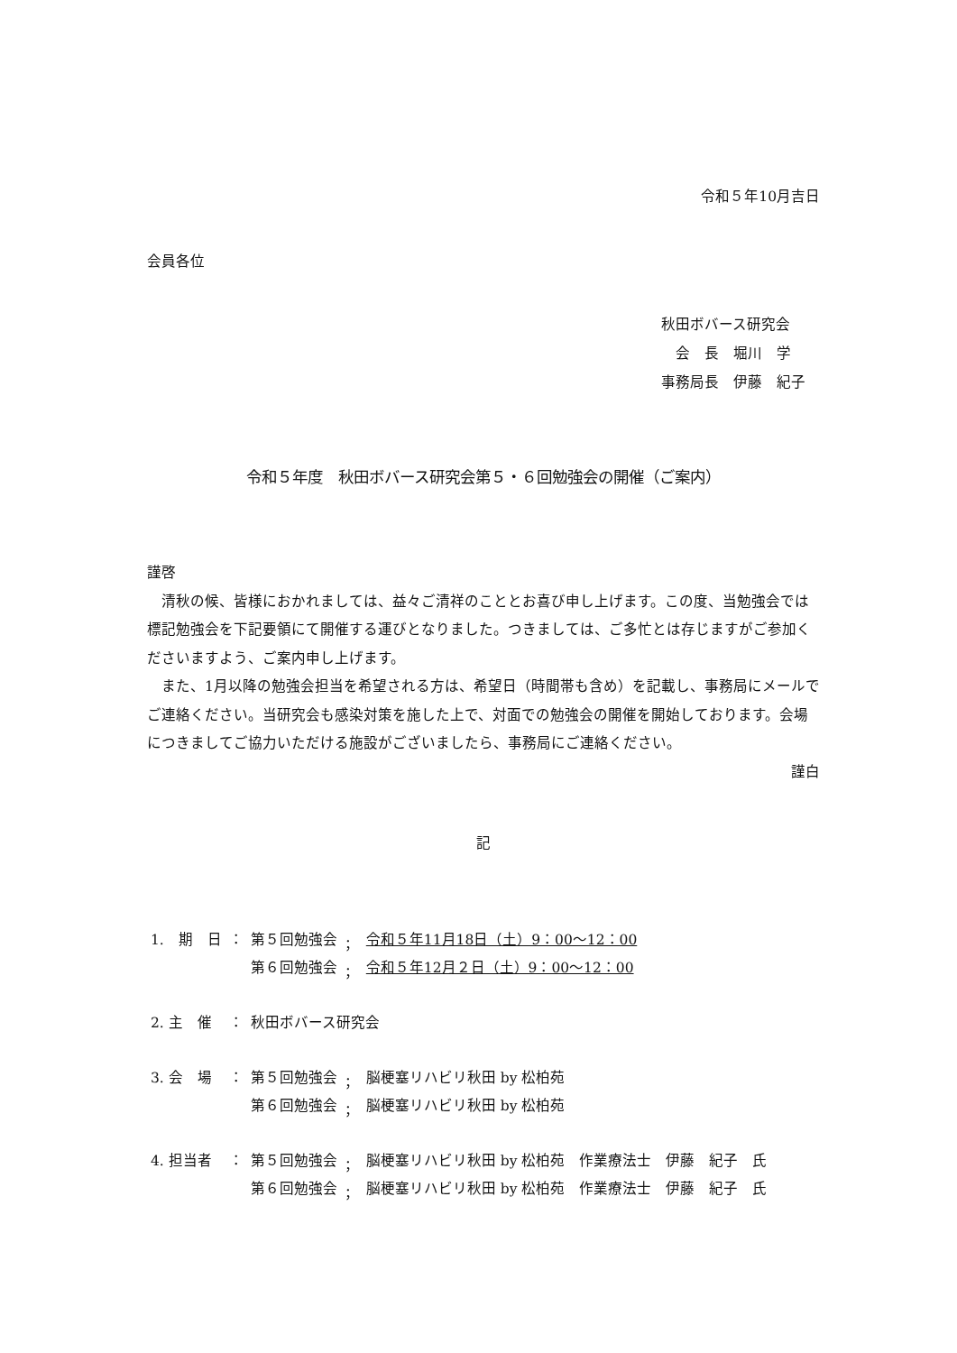令和５年10月吉日
会員各位
秋田ボバース研究会
　会　長　堀川　学
事務局長　伊藤　紀子
令和５年度　秋田ボバース研究会第５・６回勉強会の開催（ご案内）
謹啓
　清秋の候、皆様におかれましては、益々ご清祥のこととお喜び申し上げます。この度、当勉強会では標記勉強会を下記要領にて開催する運びとなりました。つきましては、ご多忙とは存じますがご参加くださいますよう、ご案内申し上げます。
　また、1月以降の勉強会担当を希望される方は、希望日（時間帯も含め）を記載し、事務局にメールでご連絡ください。当研究会も感染対策を施した上で、対面での勉強会の開催を開始しております。会場につきましてご協力いただける施設がございましたら、事務局にご連絡ください。
謹白
記
| 1. 期 日 | ： | 第５回勉強会 | ； | 令和５年11月18日（土）9：00～12：00 |
| | | 第６回勉強会 | ； | 令和５年12月２日（土）9：00～12：00 |
| 2. 主 催 | ： | 秋田ボバース研究会 | | |
| 3. 会 場 | ： | 第５回勉強会 | ； | 脳梗塞リハビリ秋田 by 松柏苑 |
| | | 第６回勉強会 | ； | 脳梗塞リハビリ秋田 by 松柏苑 |
| 4. 担当者 | ： | 第５回勉強会 | ； | 脳梗塞リハビリ秋田 by 松柏苑 作業療法士 伊藤 紀子 氏 |
| | | 第６回勉強会 | ； | 脳梗塞リハビリ秋田 by 松柏苑 作業療法士 伊藤 紀子 氏 |